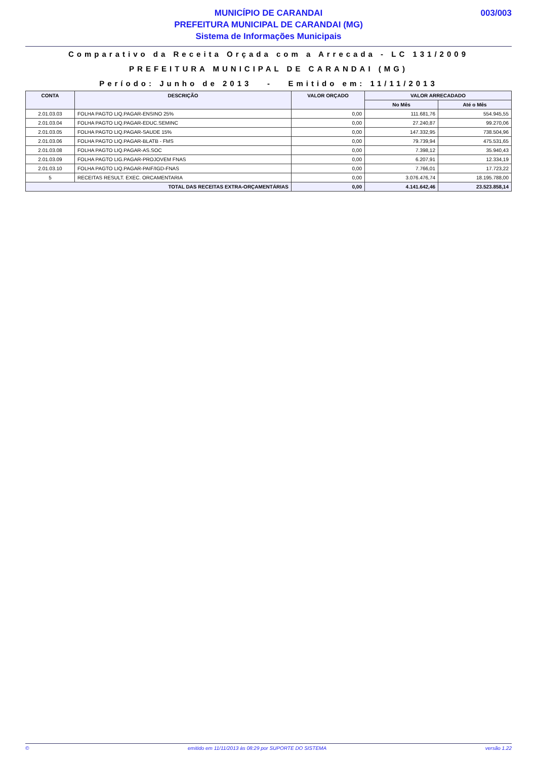003/003
MUNICÍPIO DE CARANDAI
PREFEITURA MUNICIPAL DE CARANDAI (MG)
Sistema de Informações Municipais
Comparativo da Receita Orçada com a Arrecada - LC 131/2009
PREFEITURA MUNICIPAL DE CARANDAI (MG)
Período: Junho de 2013 - Emitido em: 11/11/2013
| CONTA | DESCRIÇÃO | VALOR ORÇADO | VALOR ARRECADADO | |
| --- | --- | --- | --- | --- |
| | | | No Mês | Até o Mês |
| 2.01.03.03 | FOLHA PAGTO LIQ.PAGAR-ENSINO 25% | 0,00 | 111.681,76 | 554.945,55 |
| 2.01.03.04 | FOLHA PAGTO LIQ.PAGAR-EDUC.SEMINC | 0,00 | 27.240,87 | 99.270,06 |
| 2.01.03.05 | FOLHA PAGTO LIQ.PAGAR-SAUDE 15% | 0,00 | 147.332,95 | 738.504,96 |
| 2.01.03.06 | FOLHA PAGTO LIQ.PAGAR-BLATB - FMS | 0,00 | 79.739,94 | 475.531,65 |
| 2.01.03.08 | FOLHA PAGTO LIQ.PAGAR-AS.SOC | 0,00 | 7.398,12 | 35.940,43 |
| 2.01.03.09 | FOLHA PAGTO LIG.PAGAR-PROJOVEM FNAS | 0,00 | 6.207,91 | 12.334,19 |
| 2.01.03.10 | FOLHA PAGTO LIQ.PAGAR-PAIF/IGD-FNAS | 0,00 | 7.766,01 | 17.723,22 |
| 5 | RECEITAS RESULT. EXEC. ORCAMENTARIA | 0,00 | 3.076.476,74 | 18.195.788,00 |
| TOTAL DAS RECEITAS EXTRA-ORÇAMENTÁRIAS | | 0,00 | 4.141.642,46 | 23.523.858,14 |
© emitido em 11/11/2013 às 08:29 por SUPORTE DO SISTEMA versão 1.22